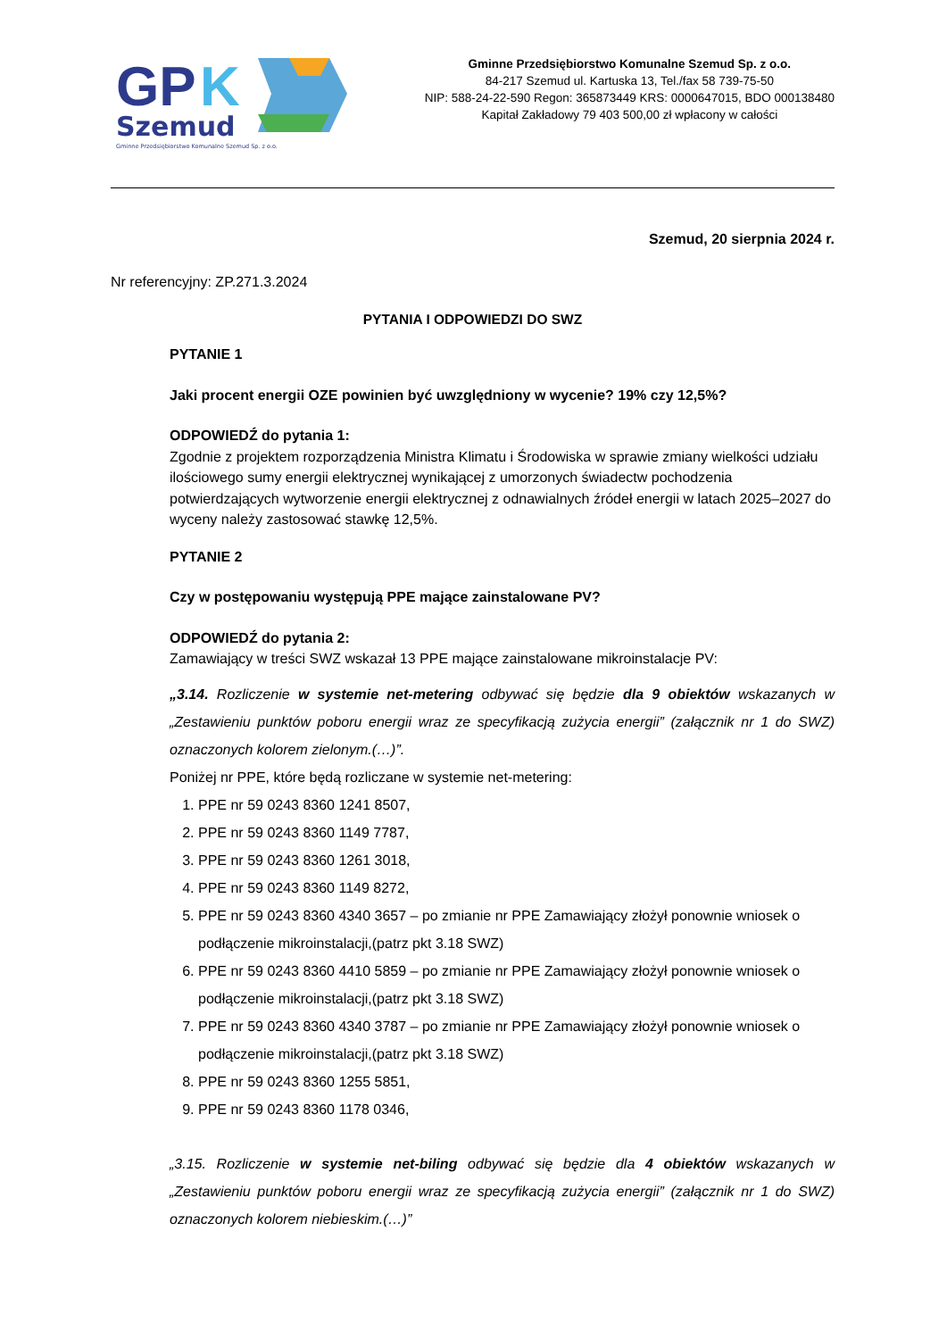GP
K
Szemud
Gminne Przedsiębiorstwo Komunalne Szemud Sp. z o.o.
Gminne Przedsiębiorstwo Komunalne Szemud Sp. z o.o.
84-217 Szemud ul. Kartuska 13, Tel./fax 58 739-75-50
NIP: 588-24-22-590 Regon: 365873449 KRS: 0000647015, BDO 000138480
Kapitał Zakładowy 79 403 500,00 zł wpłacony w całości
Szemud, 20 sierpnia 2024 r.
Nr referencyjny: ZP.271.3.2024
PYTANIA I ODPOWIEDZI DO SWZ
PYTANIE 1
Jaki procent energii OZE powinien być uwzględniony w wycenie? 19% czy 12,5%?
ODPOWIEDŹ do pytania 1:
Zgodnie z projektem rozporządzenia Ministra Klimatu i Środowiska w sprawie zmiany wielkości udziału ilościowego sumy energii elektrycznej wynikającej z umorzonych świadectw pochodzenia potwierdzających wytworzenie energii elektrycznej z odnawialnych źródeł energii w latach 2025–2027 do wyceny należy zastosować stawkę 12,5%.
PYTANIE 2
Czy w postępowaniu występują PPE mające zainstalowane PV?
ODPOWIEDŹ do pytania 2:
Zamawiający w treści SWZ wskazał 13 PPE mające zainstalowane mikroinstalacje PV:
„3.14. Rozliczenie w systemie net-metering odbywać się będzie dla 9 obiektów wskazanych w „Zestawieniu punktów poboru energii wraz ze specyfikacją zużycia energii” (załącznik nr 1 do SWZ) oznaczonych kolorem zielonym.(…)”.
Poniżej nr PPE, które będą rozliczane w systemie net-metering:
1. PPE nr 59 0243 8360 1241 8507,
2. PPE nr 59 0243 8360 1149 7787,
3. PPE nr 59 0243 8360 1261 3018,
4. PPE nr 59 0243 8360 1149 8272,
5. PPE nr 59 0243 8360 4340 3657 – po zmianie nr PPE Zamawiający złożył ponownie wniosek o podłączenie mikroinstalacji,(patrz pkt 3.18 SWZ)
6. PPE nr 59 0243 8360 4410 5859 – po zmianie nr PPE Zamawiający złożył ponownie wniosek o podłączenie mikroinstalacji,(patrz pkt 3.18 SWZ)
7. PPE nr 59 0243 8360 4340 3787 – po zmianie nr PPE Zamawiający złożył ponownie wniosek o podłączenie mikroinstalacji,(patrz pkt 3.18 SWZ)
8. PPE nr 59 0243 8360 1255 5851,
9. PPE nr 59 0243 8360 1178 0346,
„3.15. Rozliczenie w systemie net-biling odbywać się będzie dla 4 obiektów wskazanych w „Zestawieniu punktów poboru energii wraz ze specyfikacją zużycia energii” (załącznik nr 1 do SWZ) oznaczonych kolorem niebieskim.(…)”